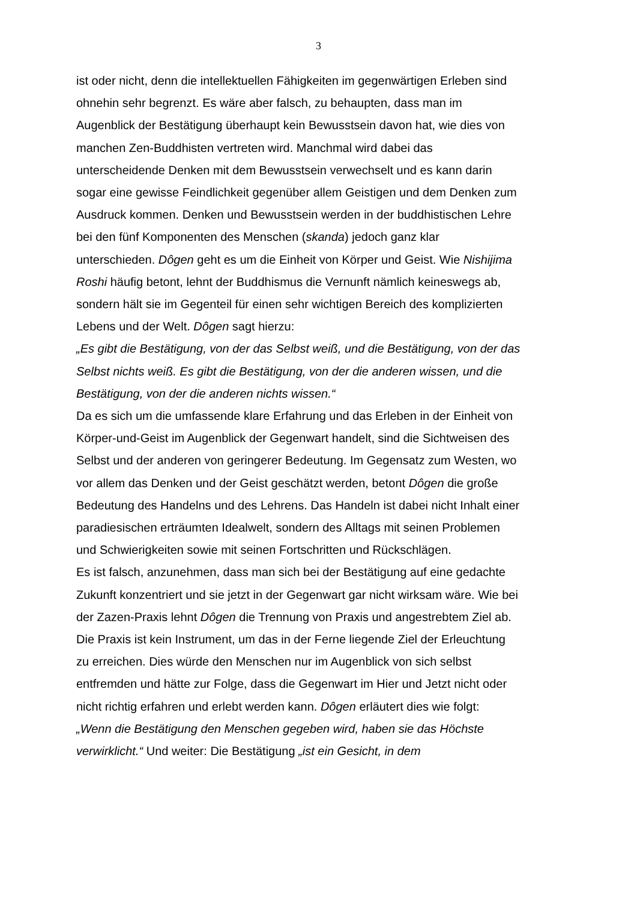3
ist oder nicht, denn die intellektuellen Fähigkeiten im gegenwärtigen Erleben sind ohnehin sehr begrenzt. Es wäre aber falsch, zu behaupten, dass man im Augenblick der Bestätigung überhaupt kein Bewusstsein davon hat, wie dies von manchen Zen-Buddhisten vertreten wird. Manchmal wird dabei das unterscheidende Denken mit dem Bewusstsein verwechselt und es kann darin sogar eine gewisse Feindlichkeit gegenüber allem Geistigen und dem Denken zum Ausdruck kommen. Denken und Bewusstsein werden in der buddhistischen Lehre bei den fünf Komponenten des Menschen (skanda) jedoch ganz klar unterschieden. Dôgen geht es um die Einheit von Körper und Geist. Wie Nishijima Roshi häufig betont, lehnt der Buddhismus die Vernunft nämlich keineswegs ab, sondern hält sie im Gegenteil für einen sehr wichtigen Bereich des komplizierten Lebens und der Welt. Dôgen sagt hierzu:
„Es gibt die Bestätigung, von der das Selbst weiß, und die Bestätigung, von der das Selbst nichts weiß. Es gibt die Bestätigung, von der die anderen wissen, und die Bestätigung, von der die anderen nichts wissen.“
Da es sich um die umfassende klare Erfahrung und das Erleben in der Einheit von Körper-und-Geist im Augenblick der Gegenwart handelt, sind die Sichtweisen des Selbst und der anderen von geringerer Bedeutung. Im Gegensatz zum Westen, wo vor allem das Denken und der Geist geschätzt werden, betont Dôgen die große Bedeutung des Handelns und des Lehrens. Das Handeln ist dabei nicht Inhalt einer paradiesischen erträumten Idealwelt, sondern des Alltags mit seinen Problemen und Schwierigkeiten sowie mit seinen Fortschritten und Rückschlägen.
Es ist falsch, anzunehmen, dass man sich bei der Bestätigung auf eine gedachte Zukunft konzentriert und sie jetzt in der Gegenwart gar nicht wirksam wäre. Wie bei der Zazen-Praxis lehnt Dôgen die Trennung von Praxis und angestrebtem Ziel ab. Die Praxis ist kein Instrument, um das in der Ferne liegende Ziel der Erleuchtung zu erreichen. Dies würde den Menschen nur im Augenblick von sich selbst entfremden und hätte zur Folge, dass die Gegenwart im Hier und Jetzt nicht oder nicht richtig erfahren und erlebt werden kann. Dôgen erläutert dies wie folgt:
„Wenn die Bestätigung den Menschen gegeben wird, haben sie das Höchste verwirklicht.“ Und weiter: Die Bestätigung „ist ein Gesicht, in dem